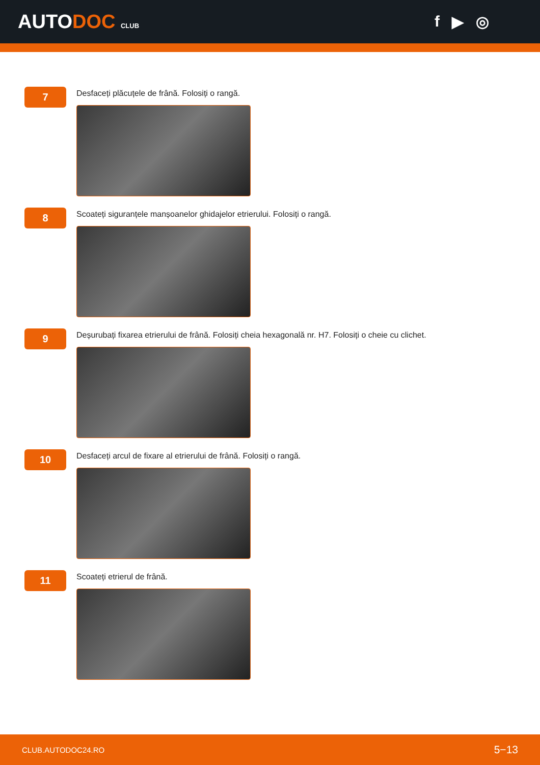AUTODOC CLUB
f ▶ ◎
7
Desfaceți plăcuțele de frână. Folosiți o rangă.
8
Scoateți siguranțele manșoanelor ghidajelor etrierului. Folosiți o rangă.
9
Deșurubați fixarea etrierului de frână. Folosiți cheia hexagonală nr. H7. Folosiți o cheie cu clichet.
10
Desfaceți arcul de fixare al etrierului de frână. Folosiți o rangă.
11
Scoateți etrierul de frână.
CLUB.AUTODOC24.RO 5−13